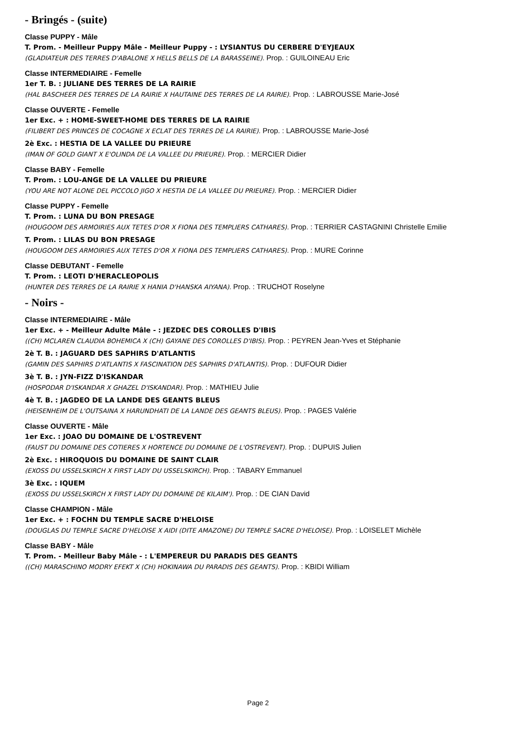- Bringés - (suite)
Classe PUPPY - Mâle
T. Prom. - Meilleur Puppy Mâle - Meilleur Puppy - : LYSIANTUS DU CERBERE D'EYJEAUX
(GLADIATEUR DES TERRES D'ABALONE X HELLS BELLS DE LA BARASSEINE). Prop. : GUILOINEAU Eric
Classe INTERMEDIAIRE - Femelle
1er T. B. : JULIANE DES TERRES DE LA RAIRIE
(HAL BASCHEER DES TERRES DE LA RAIRIE X HAUTAINE DES TERRES DE LA RAIRIE). Prop. : LABROUSSE Marie-José
Classe OUVERTE - Femelle
1er Exc. + : HOME-SWEET-HOME DES TERRES DE LA RAIRIE
(FILIBERT DES PRINCES DE COCAGNE X ECLAT DES TERRES DE LA RAIRIE). Prop. : LABROUSSE Marie-José
2è Exc. : HESTIA DE LA VALLEE DU PRIEURE
(IMAN OF GOLD GIANT X E'OLINDA DE LA VALLEE DU PRIEURE). Prop. : MERCIER Didier
Classe BABY - Femelle
T. Prom. : LOU-ANGE DE LA VALLEE DU PRIEURE
(YOU ARE NOT ALONE DEL PICCOLO JIGO X HESTIA DE LA VALLEE DU PRIEURE). Prop. : MERCIER Didier
Classe PUPPY - Femelle
T. Prom. : LUNA DU BON PRESAGE
(HOUGOOM DES ARMOIRIES AUX TETES D'OR X FIONA DES TEMPLIERS CATHARES). Prop. : TERRIER CASTAGNINI Christelle Emilie
T. Prom. : LILAS DU BON PRESAGE
(HOUGOOM DES ARMOIRIES AUX TETES D'OR X FIONA DES TEMPLIERS CATHARES). Prop. : MURE Corinne
Classe DEBUTANT - Femelle
T. Prom. : LEOTI D'HERACLEOPOLIS
(HUNTER DES TERRES DE LA RAIRIE X HANIA D'HANSKA AIYANA). Prop. : TRUCHOT Roselyne
- Noirs -
Classe INTERMEDIAIRE - Mâle
1er Exc. + - Meilleur Adulte Mâle - : JEZDEC DES COROLLES D'IBIS
((CH) MCLAREN CLAUDIA BOHEMICA X (CH) GAYANE DES COROLLES D'IBIS). Prop. : PEYREN Jean-Yves et Stéphanie
2è T. B. : JAGUARD DES SAPHIRS D'ATLANTIS
(GAMIN DES SAPHIRS D'ATLANTIS X FASCINATION DES SAPHIRS D'ATLANTIS). Prop. : DUFOUR Didier
3è T. B. : JYN-FIZZ D'ISKANDAR
(HOSPODAR D'ISKANDAR X GHAZEL D'ISKANDAR). Prop. : MATHIEU Julie
4è T. B. : JAGDEO DE LA LANDE DES GEANTS BLEUS
(HEISENHEIM DE L'OUTSAINA X HARUNDHATI DE LA LANDE DES GEANTS BLEUS). Prop. : PAGES Valérie
Classe OUVERTE - Mâle
1er Exc. : JOAO DU DOMAINE DE L'OSTREVENT
(FAUST DU DOMAINE DES COTIERES X HORTENCE DU DOMAINE DE L'OSTREVENT). Prop. : DUPUIS Julien
2è Exc. : HIROQUOIS DU DOMAINE DE SAINT CLAIR
(EXOSS DU USSELSKIRCH X FIRST LADY DU USSELSKIRCH). Prop. : TABARY Emmanuel
3è Exc. : IQUEM
(EXOSS DU USSELSKIRCH X FIRST LADY DU DOMAINE DE KILAIM'). Prop. : DE CIAN David
Classe CHAMPION - Mâle
1er Exc. + : FOCHN DU TEMPLE SACRE D'HELOISE
(DOUGLAS DU TEMPLE SACRE D'HELOISE X AIDI (DITE AMAZONE) DU TEMPLE SACRE D'HELOISE). Prop. : LOISELET Michèle
Classe BABY - Mâle
T. Prom. - Meilleur Baby Mâle - : L'EMPEREUR DU PARADIS DES GEANTS
((CH) MARASCHINO MODRY EFEKT X (CH) HOKINAWA DU PARADIS DES GEANTS). Prop. : KBIDI William
Page 2